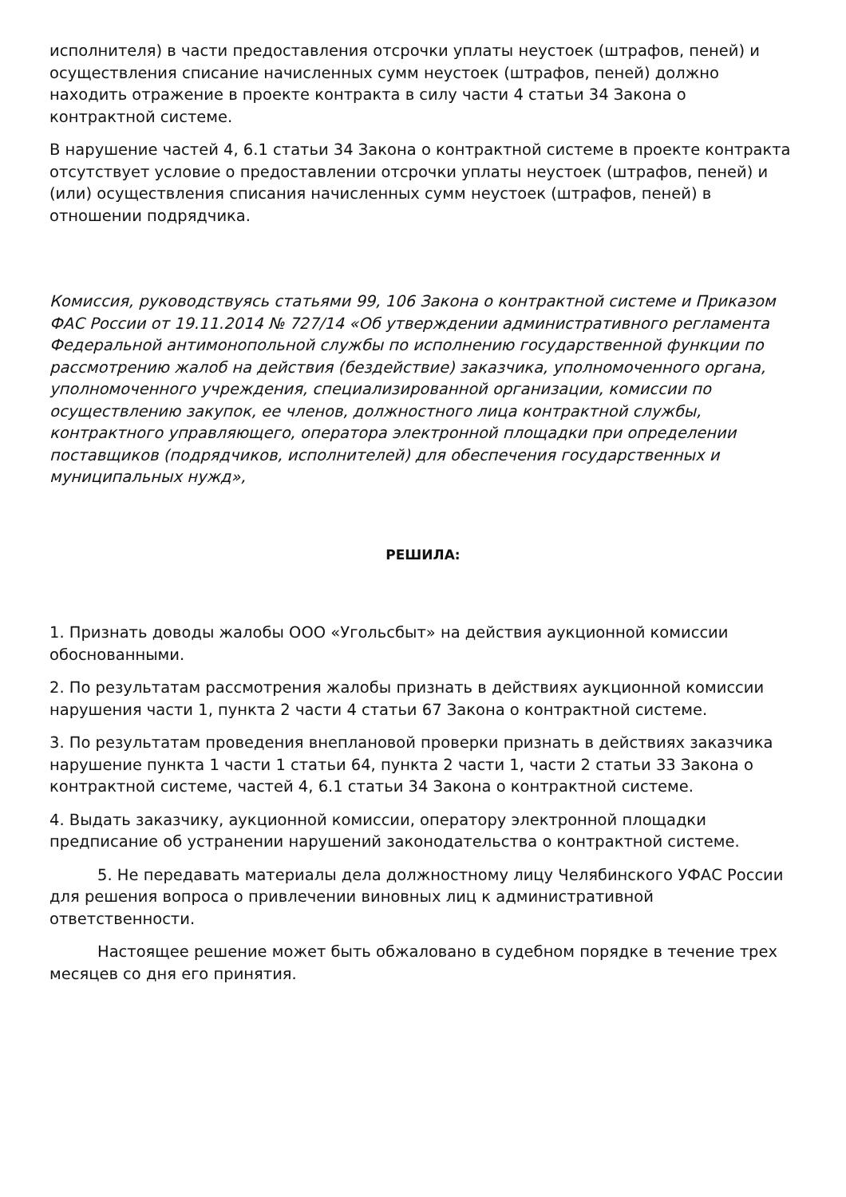исполнителя) в части предоставления отсрочки уплаты неустоек (штрафов, пеней) и осуществления списание начисленных сумм неустоек (штрафов, пеней) должно находить отражение в проекте контракта в силу части 4 статьи 34 Закона о контрактной системе.
В нарушение частей 4, 6.1 статьи 34 Закона о контрактной системе в проекте контракта отсутствует условие о предоставлении отсрочки уплаты неустоек (штрафов, пеней) и (или) осуществления списания начисленных сумм неустоек (штрафов, пеней) в отношении подрядчика.
Комиссия, руководствуясь статьями 99, 106 Закона о контрактной системе и Приказом ФАС России от 19.11.2014 № 727/14 «Об утверждении административного регламента Федеральной антимонопольной службы по исполнению государственной функции по рассмотрению жалоб на действия (бездействие) заказчика, уполномоченного органа, уполномоченного учреждения, специализированной организации, комиссии по осуществлению закупок, ее членов, должностного лица контрактной службы, контрактного управляющего, оператора электронной площадки при определении поставщиков (подрядчиков, исполнителей) для обеспечения государственных и муниципальных нужд»,
РЕШИЛА:
1. Признать доводы жалобы ООО «Угольсбыт» на действия аукционной комиссии обоснованными.
2. По результатам рассмотрения жалобы признать в действиях аукционной комиссии нарушения части 1, пункта 2 части 4 статьи 67 Закона о контрактной системе.
3. По результатам проведения внеплановой проверки признать в действиях заказчика нарушение пункта 1 части 1 статьи 64, пункта 2 части 1, части 2 статьи 33 Закона о контрактной системе, частей 4, 6.1 статьи 34 Закона о контрактной системе.
4. Выдать заказчику, аукционной комиссии, оператору электронной площадки предписание об устранении нарушений законодательства о контрактной системе.
5. Не передавать материалы дела должностному лицу Челябинского УФАС России для решения вопроса о привлечении виновных лиц к административной ответственности.
Настоящее решение может быть обжаловано в судебном порядке в течение трех месяцев со дня его принятия.